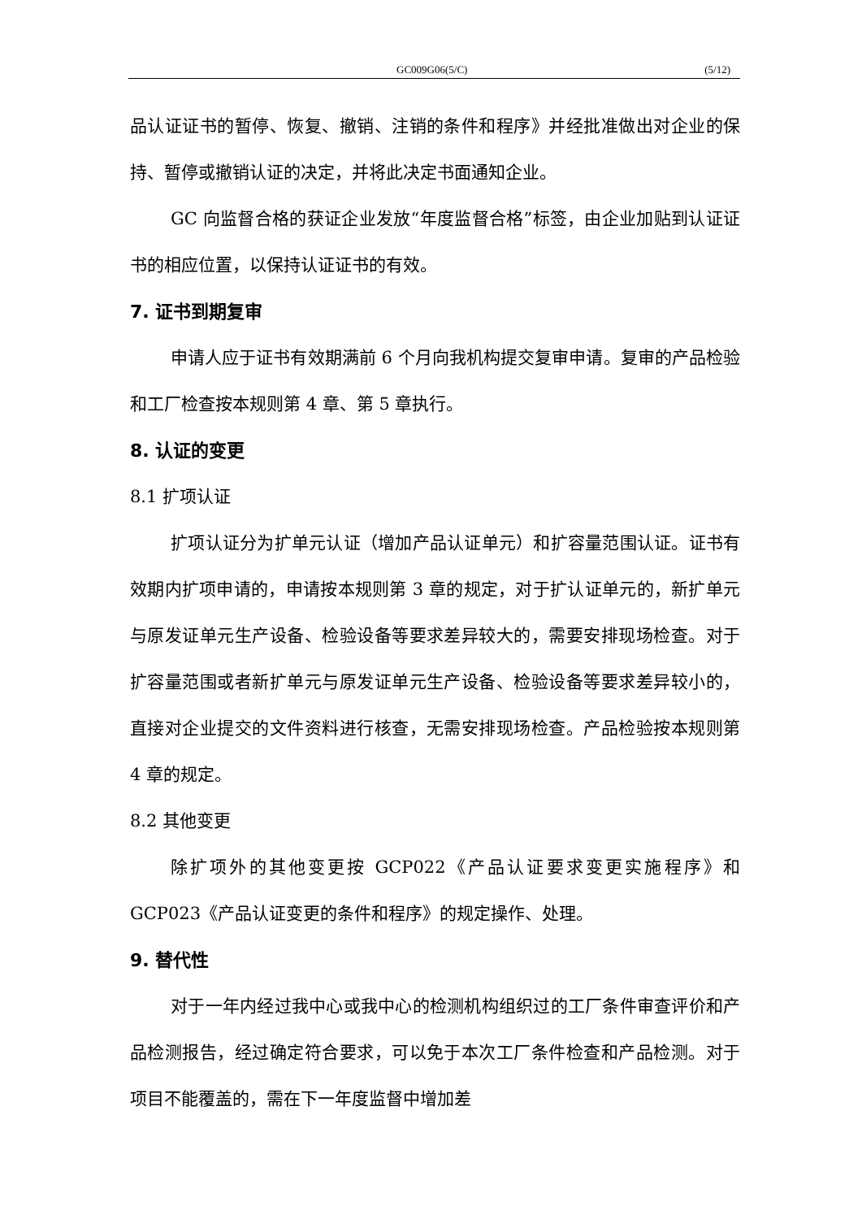GC009G06(5/C) (5/12)
品认证证书的暂停、恢复、撤销、注销的条件和程序》并经批准做出对企业的保持、暂停或撤销认证的决定，并将此决定书面通知企业。
GC 向监督合格的获证企业发放“年度监督合格”标签，由企业加贴到认证证书的相应位置，以保持认证证书的有效。
7. 证书到期复审
申请人应于证书有效期满前 6 个月向我机构提交复审申请。复审的产品检验和工厂检查按本规则第 4 章、第 5 章执行。
8. 认证的变更
8.1 扩项认证
扩项认证分为扩单元认证（增加产品认证单元）和扩容量范围认证。证书有效期内扩项申请的，申请按本规则第 3 章的规定，对于扩认证单元的，新扩单元与原发证单元生产设备、检验设备等要求差异较大的，需要安排现场检查。对于扩容量范围或者新扩单元与原发证单元生产设备、检验设备等要求差异较小的，直接对企业提交的文件资料进行核查，无需安排现场检查。产品检验按本规则第 4 章的规定。
8.2 其他变更
除扩项外的其他变更按 GCP022《产品认证要求变更实施程序》和 GCP023《产品认证变更的条件和程序》的规定操作、处理。
9. 替代性
对于一年内经过我中心或我中心的检测机构组织过的工厂条件审查评价和产品检测报告，经过确定符合要求，可以免于本次工厂条件检查和产品检测。对于项目不能覆盖的，需在下一年度监督中增加差